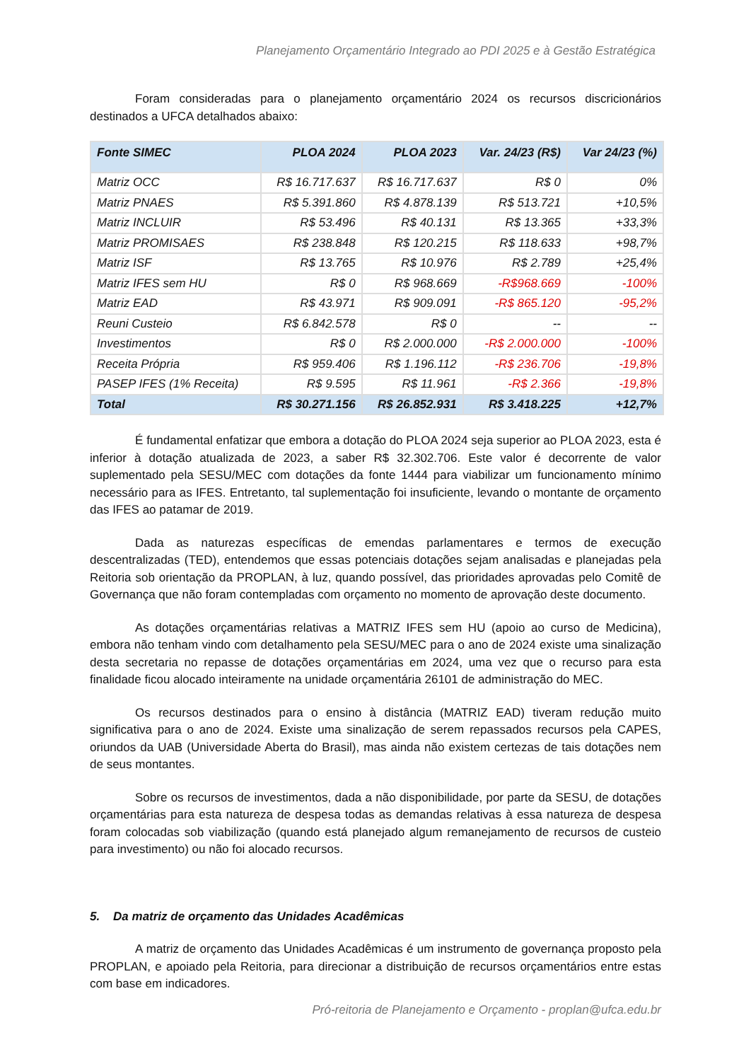Planejamento Orçamentário Integrado ao PDI 2025 e à Gestão Estratégica
Foram consideradas para o planejamento orçamentário 2024 os recursos discricionários destinados a UFCA detalhados abaixo:
| Fonte SIMEC | PLOA 2024 | PLOA 2023 | Var. 24/23 (R$) | Var 24/23 (%) |
| --- | --- | --- | --- | --- |
| Matriz OCC | R$ 16.717.637 | R$ 16.717.637 | R$ 0 | 0% |
| Matriz PNAES | R$ 5.391.860 | R$ 4.878.139 | R$ 513.721 | +10,5% |
| Matriz INCLUIR | R$ 53.496 | R$ 40.131 | R$ 13.365 | +33,3% |
| Matriz PROMISAES | R$ 238.848 | R$ 120.215 | R$ 118.633 | +98,7% |
| Matriz ISF | R$ 13.765 | R$ 10.976 | R$ 2.789 | +25,4% |
| Matriz IFES sem HU | R$ 0 | R$ 968.669 | -R$968.669 | -100% |
| Matriz EAD | R$ 43.971 | R$ 909.091 | -R$ 865.120 | -95,2% |
| Reuni Custeio | R$ 6.842.578 | R$ 0 | -- | -- |
| Investimentos | R$ 0 | R$ 2.000.000 | -R$ 2.000.000 | -100% |
| Receita Própria | R$ 959.406 | R$ 1.196.112 | -R$ 236.706 | -19,8% |
| PASEP IFES (1% Receita) | R$ 9.595 | R$ 11.961 | -R$ 2.366 | -19,8% |
| Total | R$ 30.271.156 | R$ 26.852.931 | R$ 3.418.225 | +12,7% |
É fundamental enfatizar que embora a dotação do PLOA 2024 seja superior ao PLOA 2023, esta é inferior à dotação atualizada de 2023, a saber R$ 32.302.706. Este valor é decorrente de valor suplementado pela SESU/MEC com dotações da fonte 1444 para viabilizar um funcionamento mínimo necessário para as IFES. Entretanto, tal suplementação foi insuficiente, levando o montante de orçamento das IFES ao patamar de 2019.
Dada as naturezas específicas de emendas parlamentares e termos de execução descentralizadas (TED), entendemos que essas potenciais dotações sejam analisadas e planejadas pela Reitoria sob orientação da PROPLAN, à luz, quando possível, das prioridades aprovadas pelo Comitê de Governança que não foram contempladas com orçamento no momento de aprovação deste documento.
As dotações orçamentárias relativas a MATRIZ IFES sem HU (apoio ao curso de Medicina), embora não tenham vindo com detalhamento pela SESU/MEC para o ano de 2024 existe uma sinalização desta secretaria no repasse de dotações orçamentárias em 2024, uma vez que o recurso para esta finalidade ficou alocado inteiramente na unidade orçamentária 26101 de administração do MEC.
Os recursos destinados para o ensino à distância (MATRIZ EAD) tiveram redução muito significativa para o ano de 2024. Existe uma sinalização de serem repassados recursos pela CAPES, oriundos da UAB (Universidade Aberta do Brasil), mas ainda não existem certezas de tais dotações nem de seus montantes.
Sobre os recursos de investimentos, dada a não disponibilidade, por parte da SESU, de dotações orçamentárias para esta natureza de despesa todas as demandas relativas à essa natureza de despesa foram colocadas sob viabilização (quando está planejado algum remanejamento de recursos de custeio para investimento) ou não foi alocado recursos.
5. Da matriz de orçamento das Unidades Acadêmicas
A matriz de orçamento das Unidades Acadêmicas é um instrumento de governança proposto pela PROPLAN, e apoiado pela Reitoria, para direcionar a distribuição de recursos orçamentários entre estas com base em indicadores.
Pró-reitoria de Planejamento e Orçamento - proplan@ufca.edu.br